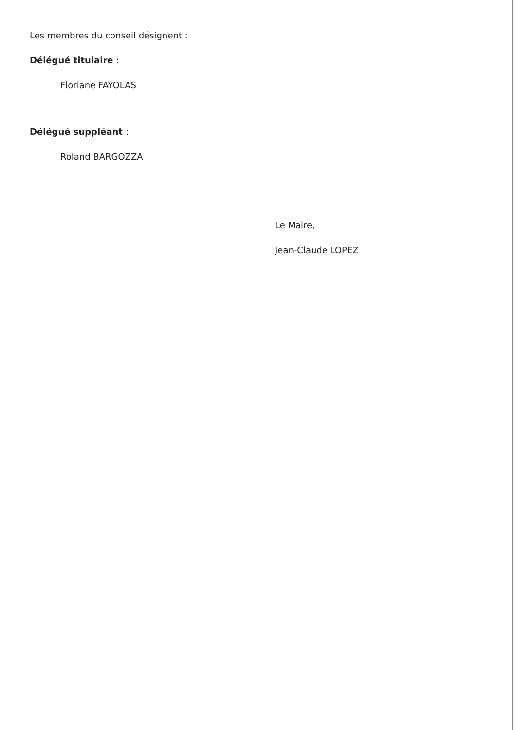Les membres du conseil désignent :
Délégué titulaire :
Floriane FAYOLAS
Délégué suppléant :
Roland BARGOZZA
Le Maire,
Jean-Claude LOPEZ